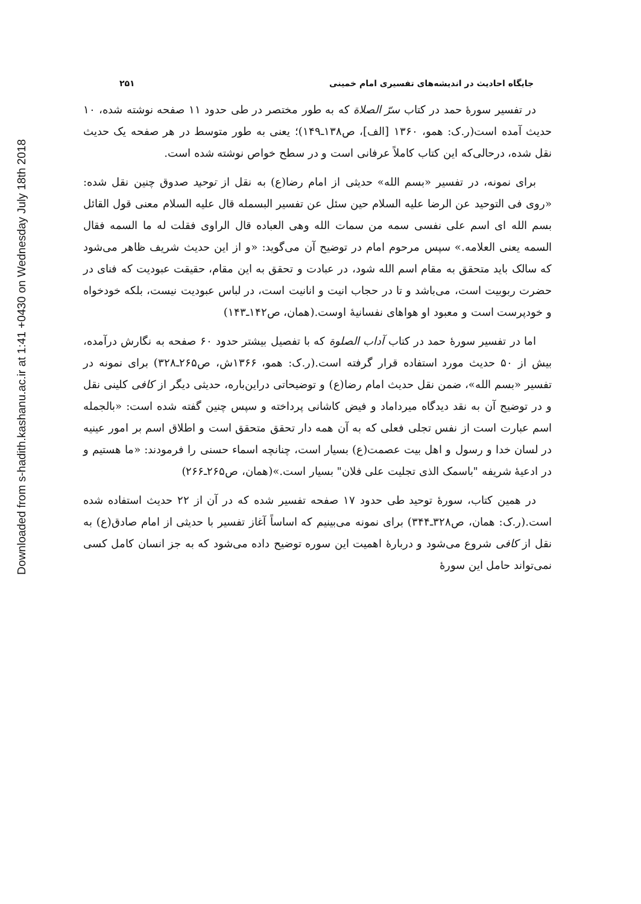Downloaded from s-hadith.kashanu.ac.ir at 1:41 +0430 on Wednesday July 18th 2018
جایگاه احادیث در اندیشه‌های تفسیری امام خمینی ۲۵۱
در تفسیر سورهٔ حمد در کتاب سرّ الصلاة که به طور مختصر در طی حدود ۱۱ صفحه نوشته شده، ۱۰ حدیث آمده است(ر.ک: همو، ۱۳۶۰ [الف]، ص۱۳۸ـ۱۴۹)؛ یعنی به طور متوسط در هر صفحه یک حدیث نقل شده، درحالی‌که این کتاب کاملاً عرفانی است و در سطح خواص نوشته شده است.
برای نمونه، در تفسیر «بسم الله» حدیثی از امام رضا(ع) به نقل از توحید صدوق چنین نقل شده: «روی فی التوحید عن الرضا علیه السلام حین سئل عن تفسیر البسمله قال علیه السلام معنی قول القائل بسم الله ای اسم علی نفسی سمه من سمات الله وهی العباده قال الراوی فقلت له ما السمه فقال السمه یعنی العلامه.» سپس مرحوم امام در توضیح آن می‌گوید: «و از این حدیث شریف ظاهر می‌شود که سالک باید متحقق به مقام اسم الله شود، در عبادت و تحقق به این مقام، حقیقت عبودیت که فنای در حضرت ربوبیت است، می‌باشد و تا در حجاب انیت و انانیت است، در لباس عبودیت نیست، بلکه خودخواه و خودپرست است و معبود او هواهای نفسانیهٔ اوست.(همان، ص۱۴۲ـ۱۴۳)
اما در تفسیر سورهٔ حمد در کتاب آداب الصلوة که با تفصیل بیشتر حدود ۶۰ صفحه به نگارش درآمده، بیش از ۵۰ حدیث مورد استفاده قرار گرفته است.(ر.ک: همو، ۱۳۶۶ش، ص۲۶۵ـ۳۲۸) برای نمونه در تفسیر «بسم الله»، ضمن نقل حدیث امام رضا(ع) و توضیحاتی دراین‌باره، حدیثی دیگر از کافی کلینی نقل و در توضیح آن به نقد دیدگاه میرداماد و فیض کاشانی پرداخته و سپس چنین گفته شده است: «بالجمله اسم عبارت است از نفس تجلی فعلی که به آن همه دار تحقق متحقق است و اطلاق اسم بر امور عینیه در لسان خدا و رسول و اهل بیت عصمت(ع) بسیار است، چنانچه اسماء حسنی را فرمودند: «ما هستیم و در ادعیهٔ شریفه "باسمک الذی تجلیت علی فلان" بسیار است.»(همان، ص۲۶۵ـ۲۶۶)
در همین کتاب، سورهٔ توحید طی حدود ۱۷ صفحه تفسیر شده که در آن از ۲۲ حدیث استفاده شده است.(ر.ک: همان، ص۳۲۸ـ۳۴۴) برای نمونه می‌بینیم که اساساً آغاز تفسیر با حدیثی از امام صادق(ع) به نقل از کافی شروع می‌شود و دربارهٔ اهمیت این سوره توضیح داده می‌شود که به جز انسان کامل کسی نمی‌تواند حامل این سورهٔ